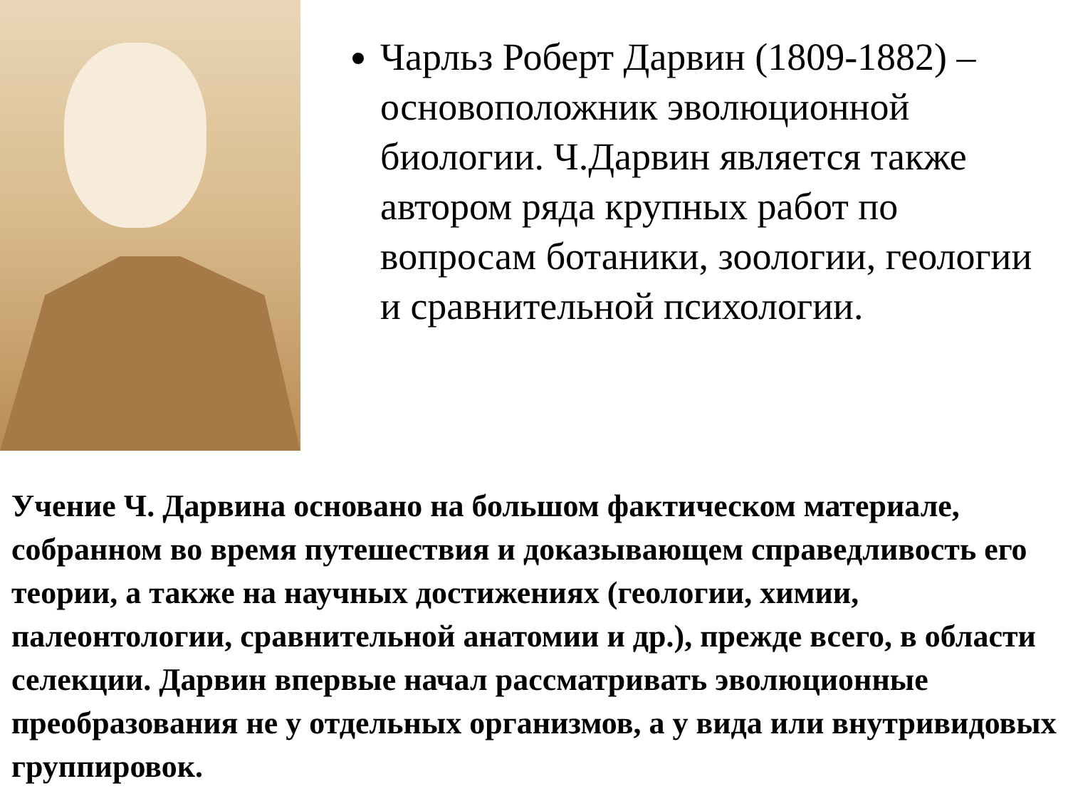Чарльз Роберт Дарвин (1809-1882) – основоположник эволюционной биологии. Ч.Дарвин является также автором ряда крупных работ по вопросам ботаники, зоологии, геологии и сравнительной психологии.
Учение Ч. Дарвина основано на большом фактическом материале, собранном во время путешествия и доказывающем справедливость его теории, а также на научных достижениях (геологии, химии, палеонтологии, сравнительной анатомии и др.), прежде всего, в области селекции. Дарвин впервые начал рассматривать эволюционные преобразования не у отдельных организмов, а у вида или внутривидовых группировок.